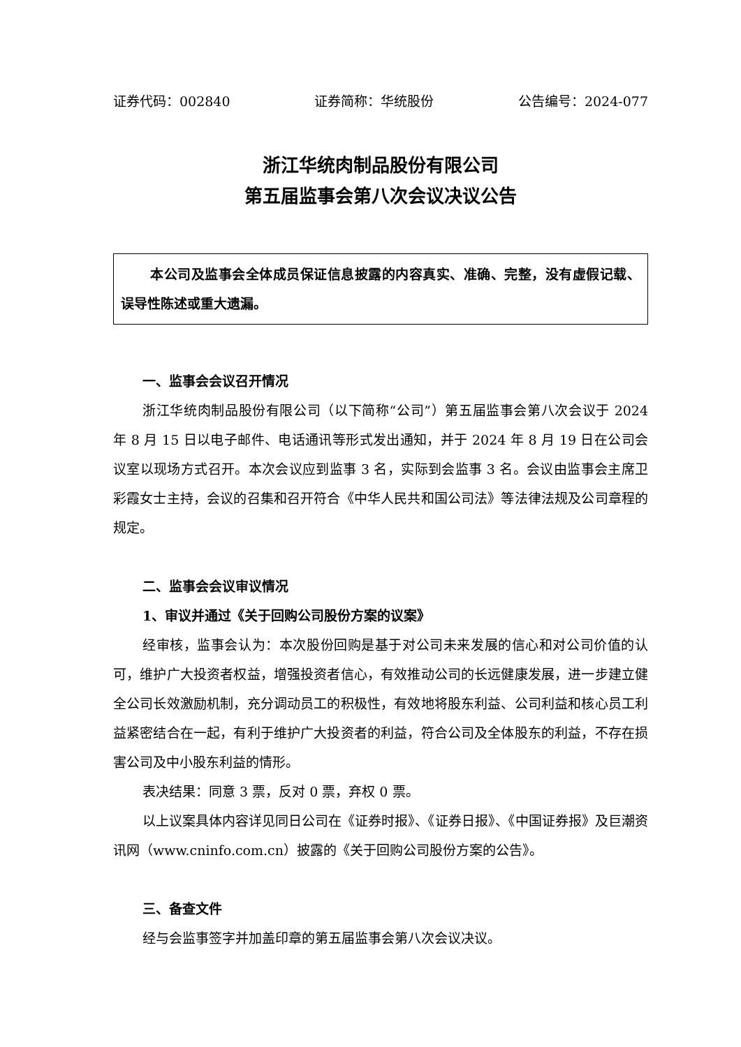证券代码：002840 证券简称：华统股份 公告编号：2024-077
浙江华统肉制品股份有限公司
第五届监事会第八次会议决议公告
本公司及监事会全体成员保证信息披露的内容真实、准确、完整，没有虚假记载、误导性陈述或重大遗漏。
一、监事会会议召开情况
浙江华统肉制品股份有限公司（以下简称“公司”）第五届监事会第八次会议于 2024 年 8 月 15 日以电子邮件、电话通讯等形式发出通知，并于 2024 年 8 月 19 日在公司会议室以现场方式召开。本次会议应到监事 3 名，实际到会监事 3 名。会议由监事会主席卫彩霞女士主持，会议的召集和召开符合《中华人民共和国公司法》等法律法规及公司章程的规定。
二、监事会会议审议情况
1、审议并通过《关于回购公司股份方案的议案》
经审核，监事会认为：本次股份回购是基于对公司未来发展的信心和对公司价值的认可，维护广大投资者权益，增强投资者信心，有效推动公司的长远健康发展，进一步建立健全公司长效激励机制，充分调动员工的积极性，有效地将股东利益、公司利益和核心员工利益紧密结合在一起，有利于维护广大投资者的利益，符合公司及全体股东的利益，不存在损害公司及中小股东利益的情形。
表决结果：同意 3 票，反对 0 票，弃权 0 票。
以上议案具体内容详见同日公司在《证券时报》、《证券日报》、《中国证券报》及巨潮资讯网（www.cninfo.com.cn）披露的《关于回购公司股份方案的公告》。
三、备查文件
经与会监事签字并加盖印章的第五届监事会第八次会议决议。